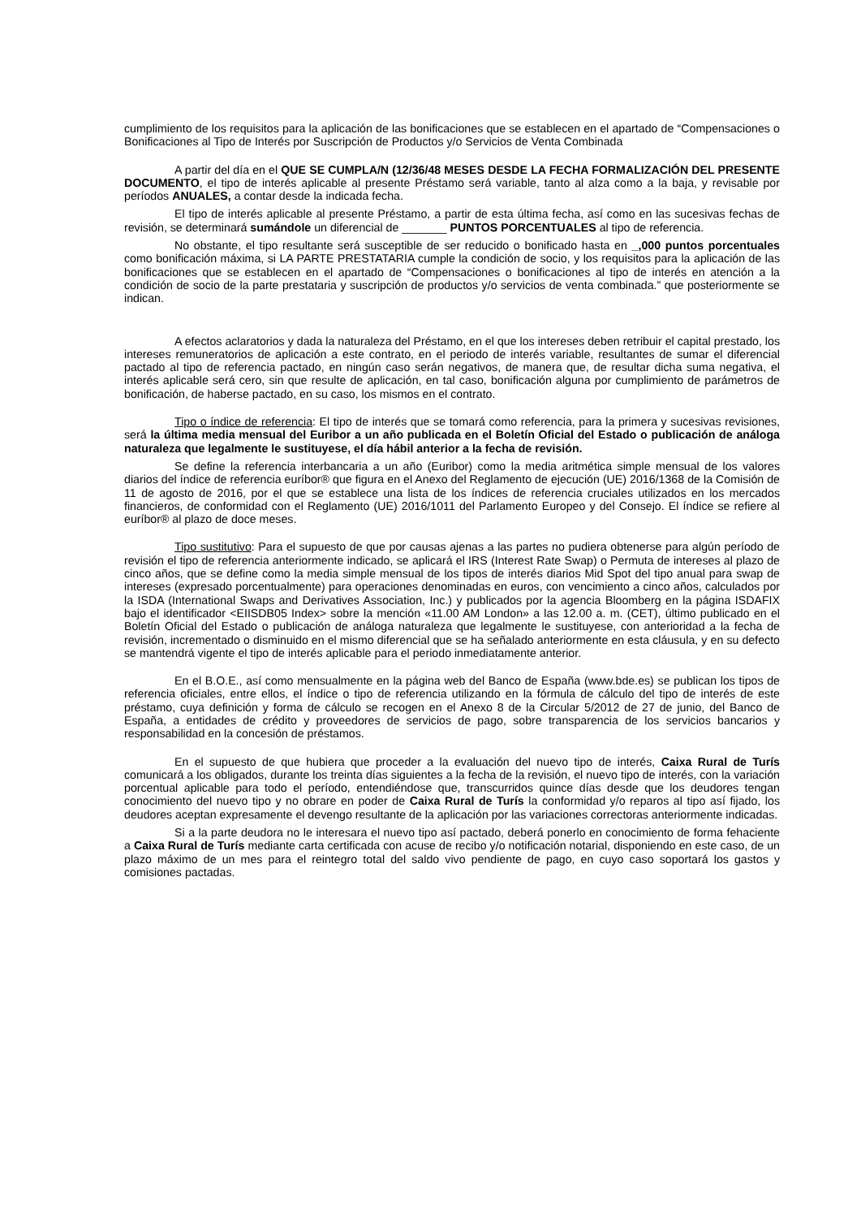cumplimiento de los requisitos para la aplicación de las bonificaciones que se establecen en el apartado de “Compensaciones o Bonificaciones al Tipo de Interés por Suscripción de Productos y/o Servicios de Venta Combinada
A partir del día en el QUE SE CUMPLA/N (12/36/48 MESES DESDE LA FECHA FORMALIZACIÓN DEL PRESENTE DOCUMENTO, el tipo de interés aplicable al presente Préstamo será variable, tanto al alza como a la baja, y revisable por períodos ANUALES, a contar desde la indicada fecha.
El tipo de interés aplicable al presente Préstamo, a partir de esta última fecha, así como en las sucesivas fechas de revisión, se determinará sumándole un diferencial de _______ PUNTOS PORCENTUALES al tipo de referencia.
No obstante, el tipo resultante será susceptible de ser reducido o bonificado hasta en _,000 puntos porcentuales como bonificación máxima, si LA PARTE PRESTATARIA cumple la condición de socio, y los requisitos para la aplicación de las bonificaciones que se establecen en el apartado de “Compensaciones o bonificaciones al tipo de interés en atención a la condición de socio de la parte prestataria y suscripción de productos y/o servicios de venta combinada.” que posteriormente se indican.
A efectos aclaratorios y dada la naturaleza del Préstamo, en el que los intereses deben retribuir el capital prestado, los intereses remuneratorios de aplicación a este contrato, en el periodo de interés variable, resultantes de sumar el diferencial pactado al tipo de referencia pactado, en ningún caso serán negativos, de manera que, de resultar dicha suma negativa, el interés aplicable será cero, sin que resulte de aplicación, en tal caso, bonificación alguna por cumplimiento de parámetros de bonificación, de haberse pactado, en su caso, los mismos en el contrato.
Tipo o índice de referencia: El tipo de interés que se tomará como referencia, para la primera y sucesivas revisiones, será la última media mensual del Euribor a un año publicada en el Boletín Oficial del Estado o publicación de análoga naturaleza que legalmente le sustituyese, el día hábil anterior a la fecha de revisión.
Se define la referencia interbancaria a un año (Euribor) como la media aritmética simple mensual de los valores diarios del índice de referencia euríbor® que figura en el Anexo del Reglamento de ejecución (UE) 2016/1368 de la Comisión de 11 de agosto de 2016, por el que se establece una lista de los índices de referencia cruciales utilizados en los mercados financieros, de conformidad con el Reglamento (UE) 2016/1011 del Parlamento Europeo y del Consejo. El índice se refiere al euríbor® al plazo de doce meses.
Tipo sustitutivo: Para el supuesto de que por causas ajenas a las partes no pudiera obtenerse para algún período de revisión el tipo de referencia anteriormente indicado, se aplicará el IRS (Interest Rate Swap) o Permuta de intereses al plazo de cinco años, que se define como la media simple mensual de los tipos de interés diarios Mid Spot del tipo anual para swap de intereses (expresado porcentualmente) para operaciones denominadas en euros, con vencimiento a cinco años, calculados por la ISDA (International Swaps and Derivatives Association, Inc.) y publicados por la agencia Bloomberg en la página ISDAFIX bajo el identificador <EIISDB05 Index> sobre la mención «11.00 AM London» a las 12.00 a. m. (CET), último publicado en el Boletín Oficial del Estado o publicación de análoga naturaleza que legalmente le sustituyese, con anterioridad a la fecha de revisión, incrementado o disminuido en el mismo diferencial que se ha señalado anteriormente en esta cláusula, y en su defecto se mantendrá vigente el tipo de interés aplicable para el periodo inmediatamente anterior.
En el B.O.E., así como mensualmente en la página web del Banco de España (www.bde.es) se publican los tipos de referencia oficiales, entre ellos, el índice o tipo de referencia utilizando en la fórmula de cálculo del tipo de interés de este préstamo, cuya definición y forma de cálculo se recogen en el Anexo 8 de la Circular 5/2012 de 27 de junio, del Banco de España, a entidades de crédito y proveedores de servicios de pago, sobre transparencia de los servicios bancarios y responsabilidad en la concesión de préstamos.
En el supuesto de que hubiera que proceder a la evaluación del nuevo tipo de interés, Caixa Rural de Turís comunicará a los obligados, durante los treinta días siguientes a la fecha de la revisión, el nuevo tipo de interés, con la variación porcentual aplicable para todo el período, entendiéndose que, transcurridos quince días desde que los deudores tengan conocimiento del nuevo tipo y no obrare en poder de Caixa Rural de Turís la conformidad y/o reparos al tipo así fijado, los deudores aceptan expresamente el devengo resultante de la aplicación por las variaciones correctoras anteriormente indicadas.
Si a la parte deudora no le interesara el nuevo tipo así pactado, deberá ponerlo en conocimiento de forma fehaciente a Caixa Rural de Turís mediante carta certificada con acuse de recibo y/o notificación notarial, disponiendo en este caso, de un plazo máximo de un mes para el reintegro total del saldo vivo pendiente de pago, en cuyo caso soportará los gastos y comisiones pactadas.